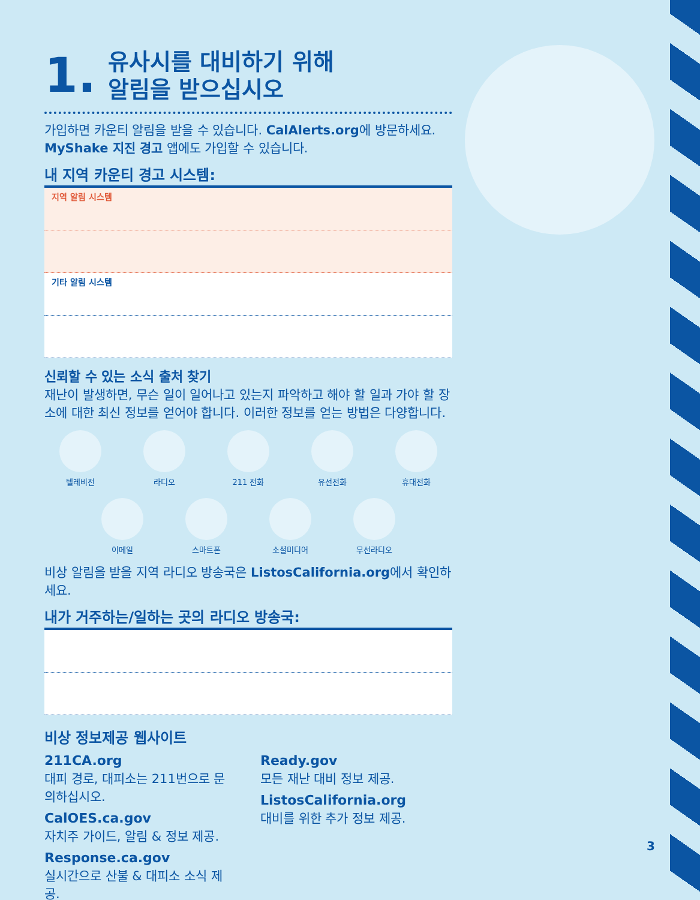1. 유사시를 대비하기 위해
알림을 받으십시오
가입하면 카운티 알림을 받을 수 있습니다. CalAlerts.org에 방문하세요. MyShake 지진 경고 앱에도 가입할 수 있습니다.
내 지역 카운티 경고 시스템:
지역 알림 시스템
기타 알림 시스템
신뢰할 수 있는 소식 출처 찾기
재난이 발생하면, 무슨 일이 일어나고 있는지 파악하고 해야 할 일과 가야 할 장소에 대한 최신 정보를 얻어야 합니다. 이러한 정보를 얻는 방법은 다양합니다.
텔레비전
라디오
211 전화
유선전화
휴대전화
이메일
스마트폰
소셜미디어
무선라디오
비상 알림을 받을 지역 라디오 방송국은 ListosCalifornia.org에서 확인하세요.
내가 거주하는/일하는 곳의 라디오 방송국:
비상 정보제공 웹사이트
211CA.org
대피 경로, 대피소는 211번으로 문의하십시오.
CalOES.ca.gov
자치주 가이드, 알림 & 정보 제공.
Response.ca.gov
실시간으로 산불 & 대피소 소식 제공.
Ready.gov
모든 재난 대비 정보 제공.
ListosCalifornia.org
대비를 위한 추가 정보 제공.
3